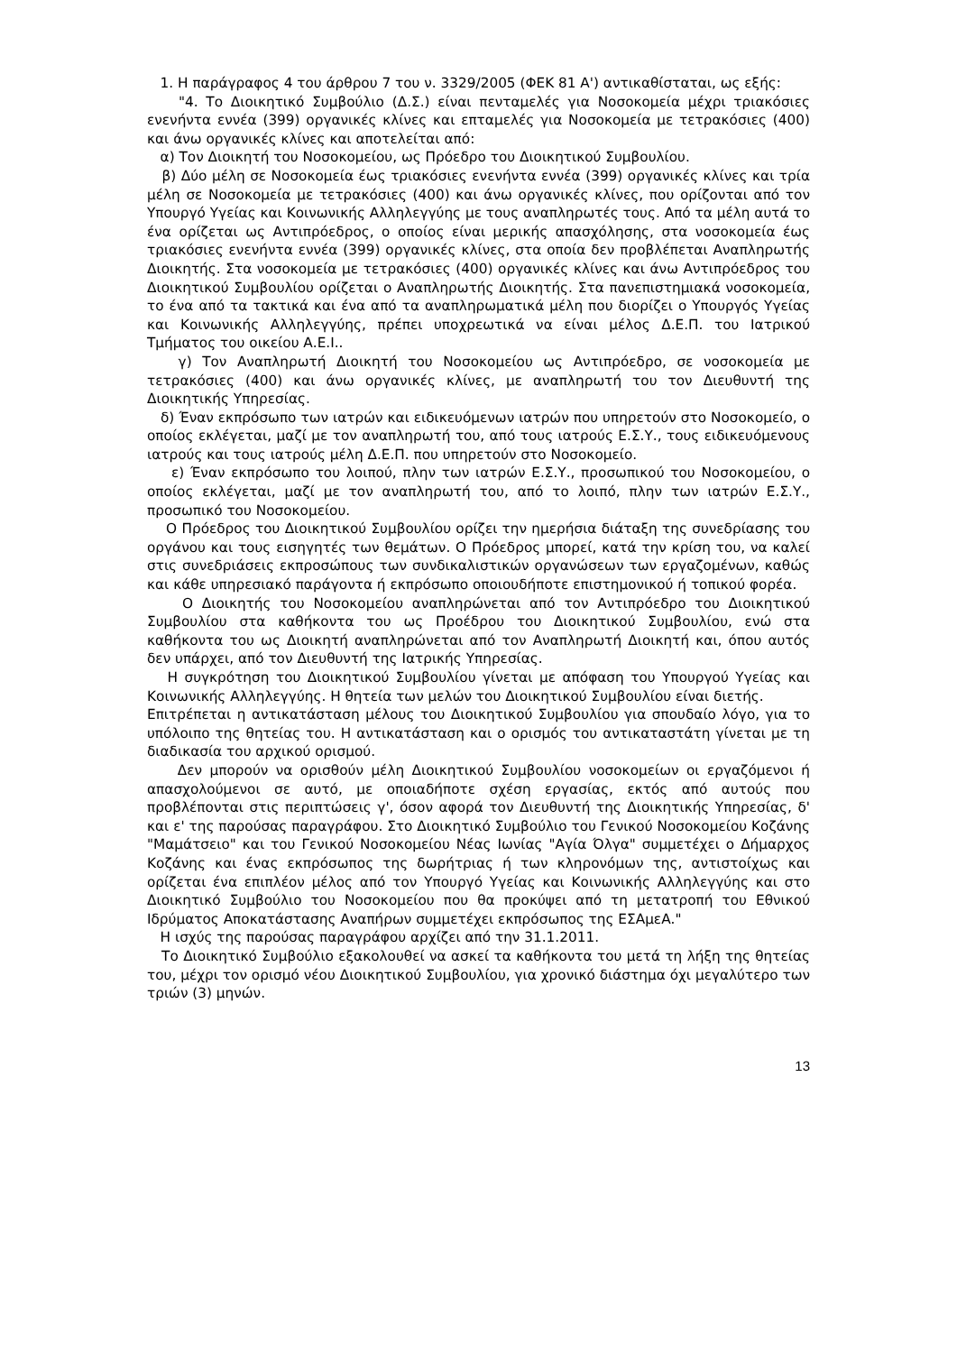1. Η παράγραφος 4 του άρθρου 7 του ν. 3329/2005 (ΦΕΚ 81 Α') αντικαθίσταται, ως εξής:
"4. Το Διοικητικό Συμβούλιο (Δ.Σ.) είναι πενταμελές για Νοσοκομεία μέχρι τριακόσιες ενενήντα εννέα (399) οργανικές κλίνες και επταμελές για Νοσοκομεία με τετρακόσιες (400) και άνω οργανικές κλίνες και αποτελείται από:
α) Τον Διοικητή του Νοσοκομείου, ως Πρόεδρο του Διοικητικού Συμβουλίου.
β) Δύο μέλη σε Νοσοκομεία έως τριακόσιες ενενήντα εννέα (399) οργανικές κλίνες και τρία μέλη σε Νοσοκομεία με τετρακόσιες (400) και άνω οργανικές κλίνες, που ορίζονται από τον Υπουργό Υγείας και Κοινωνικής Αλληλεγγύης με τους αναπληρωτές τους. Από τα μέλη αυτά το ένα ορίζεται ως Αντιπρόεδρος, ο οποίος είναι μερικής απασχόλησης, στα νοσοκομεία έως τριακόσιες ενενήντα εννέα (399) οργανικές κλίνες, στα οποία δεν προβλέπεται Αναπληρωτής Διοικητής. Στα νοσοκομεία με τετρακόσιες (400) οργανικές κλίνες και άνω Αντιπρόεδρος του Διοικητικού Συμβουλίου ορίζεται ο Αναπληρωτής Διοικητής. Στα πανεπιστημιακά νοσοκομεία, το ένα από τα τακτικά και ένα από τα αναπληρωματικά μέλη που διορίζει ο Υπουργός Υγείας και Κοινωνικής Αλληλεγγύης, πρέπει υποχρεωτικά να είναι μέλος Δ.Ε.Π. του Ιατρικού Τμήματος του οικείου Α.Ε.Ι..
γ) Τον Αναπληρωτή Διοικητή του Νοσοκομείου ως Αντιπρόεδρο, σε νοσοκομεία με τετρακόσιες (400) και άνω οργανικές κλίνες, με αναπληρωτή του τον Διευθυντή της Διοικητικής Υπηρεσίας.
δ) Έναν εκπρόσωπο των ιατρών και ειδικευόμενων ιατρών που υπηρετούν στο Νοσοκομείο, ο οποίος εκλέγεται, μαζί με τον αναπληρωτή του, από τους ιατρούς Ε.Σ.Υ., τους ειδικευόμενους ιατρούς και τους ιατρούς μέλη Δ.Ε.Π. που υπηρετούν στο Νοσοκομείο.
ε) Έναν εκπρόσωπο του λοιπού, πλην των ιατρών Ε.Σ.Υ., προσωπικού του Νοσοκομείου, ο οποίος εκλέγεται, μαζί με τον αναπληρωτή του, από το λοιπό, πλην των ιατρών Ε.Σ.Υ., προσωπικό του Νοσοκομείου.
Ο Πρόεδρος του Διοικητικού Συμβουλίου ορίζει την ημερήσια διάταξη της συνεδρίασης του οργάνου και τους εισηγητές των θεμάτων. Ο Πρόεδρος μπορεί, κατά την κρίση του, να καλεί στις συνεδριάσεις εκπροσώπους των συνδικαλιστικών οργανώσεων των εργαζομένων, καθώς και κάθε υπηρεσιακό παράγοντα ή εκπρόσωπο οποιουδήποτε επιστημονικού ή τοπικού φορέα.
Ο Διοικητής του Νοσοκομείου αναπληρώνεται από τον Αντιπρόεδρο του Διοικητικού Συμβουλίου στα καθήκοντα του ως Προέδρου του Διοικητικού Συμβουλίου, ενώ στα καθήκοντα του ως Διοικητή αναπληρώνεται από τον Αναπληρωτή Διοικητή και, όπου αυτός δεν υπάρχει, από τον Διευθυντή της Ιατρικής Υπηρεσίας.
Η συγκρότηση του Διοικητικού Συμβουλίου γίνεται με απόφαση του Υπουργού Υγείας και Κοινωνικής Αλληλεγγύης. Η θητεία των μελών του Διοικητικού Συμβουλίου είναι διετής.
Επιτρέπεται η αντικατάσταση μέλους του Διοικητικού Συμβουλίου για σπουδαίο λόγο, για το υπόλοιπο της θητείας του. Η αντικατάσταση και ο ορισμός του αντικαταστάτη γίνεται με τη διαδικασία του αρχικού ορισμού.
Δεν μπορούν να ορισθούν μέλη Διοικητικού Συμβουλίου νοσοκομείων οι εργαζόμενοι ή απασχολούμενοι σε αυτό, με οποιαδήποτε σχέση εργασίας, εκτός από αυτούς που προβλέπονται στις περιπτώσεις γ', όσον αφορά τον Διευθυντή της Διοικητικής Υπηρεσίας, δ' και ε' της παρούσας παραγράφου. Στο Διοικητικό Συμβούλιο του Γενικού Νοσοκομείου Κοζάνης "Μαμάτσειο" και του Γενικού Νοσοκομείου Νέας Ιωνίας "Αγία Όλγα" συμμετέχει ο Δήμαρχος Κοζάνης και ένας εκπρόσωπος της δωρήτριας ή των κληρονόμων της, αντιστοίχως και ορίζεται ένα επιπλέον μέλος από τον Υπουργό Υγείας και Κοινωνικής Αλληλεγγύης και στο Διοικητικό Συμβούλιο του Νοσοκομείου που θα προκύψει από τη μετατροπή του Εθνικού Ιδρύματος Αποκατάστασης Αναπήρων συμμετέχει εκπρόσωπος της ΕΣΑμεΑ."
Η ισχύς της παρούσας παραγράφου αρχίζει από την 31.1.2011.
Το Διοικητικό Συμβούλιο εξακολουθεί να ασκεί τα καθήκοντα του μετά τη λήξη της θητείας του, μέχρι τον ορισμό νέου Διοικητικού Συμβουλίου, για χρονικό διάστημα όχι μεγαλύτερο των τριών (3) μηνών.
13